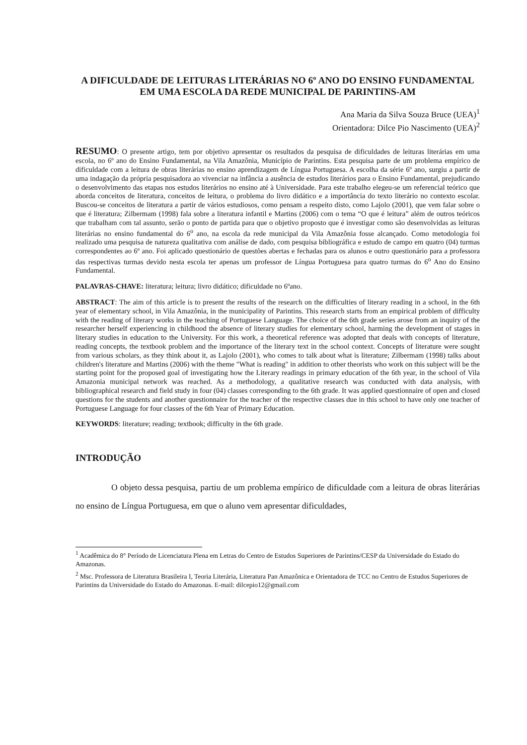A DIFICULDADE DE LEITURAS LITERÁRIAS NO 6º ANO DO ENSINO FUNDAMENTAL EM UMA ESCOLA DA REDE MUNICIPAL DE PARINTINS-AM
Ana Maria da Silva Souza Bruce (UEA)<sup>1</sup>
Orientadora: Dilce Pio Nascimento (UEA)<sup>2</sup>
RESUMO: O presente artigo, tem por objetivo apresentar os resultados da pesquisa de dificuldades de leituras literárias em uma escola, no 6º ano do Ensino Fundamental, na Vila Amazônia, Município de Parintins. Esta pesquisa parte de um problema empírico de dificuldade com a leitura de obras literárias no ensino aprendizagem de Língua Portuguesa. A escolha da série 6º ano, surgiu a partir de uma indagação da própria pesquisadora ao vivenciar na infância a ausência de estudos literários para o Ensino Fundamental, prejudicando o desenvolvimento das etapas nos estudos literários no ensino até à Universidade. Para este trabalho elegeu-se um referencial teórico que aborda conceitos de literatura, conceitos de leitura, o problema do livro didático e a importância do texto literário no contexto escolar. Buscou-se conceitos de literatura a partir de vários estudiosos, como pensam a respeito disto, como Lajolo (2001), que vem falar sobre o que é literatura; Zilbermam (1998) fala sobre a literatura infantil e Martins (2006) com o tema “O que é leitura” além de outros teóricos que trabalham com tal assunto, serão o ponto de partida para que o objetivo proposto que é investigar como são desenvolvidas as leituras literárias no ensino fundamental do 6<sup>o</sup> ano, na escola da rede municipal da Vila Amazônia fosse alcançado. Como metodologia foi realizado uma pesquisa de natureza qualitativa com análise de dado, com pesquisa bibliográfica e estudo de campo em quatro (04) turmas correspondentes ao 6º ano. Foi aplicado questionário de questões abertas e fechadas para os alunos e outro questionário para a professora das respectivas turmas devido nesta escola ter apenas um professor de Língua Portuguesa para quatro turmas do 6<sup>o</sup> Ano do Ensino Fundamental.
PALAVRAS-CHAVE: literatura; leitura; livro didático; dificuldade no 6ºano.
ABSTRACT: The aim of this article is to present the results of the research on the difficulties of literary reading in a school, in the 6th year of elementary school, in Vila Amazônia, in the municipality of Parintins. This research starts from an empirical problem of difficulty with the reading of literary works in the teaching of Portuguese Language. The choice of the 6th grade series arose from an inquiry of the researcher herself experiencing in childhood the absence of literary studies for elementary school, harming the development of stages in literary studies in education to the University. For this work, a theoretical reference was adopted that deals with concepts of literature, reading concepts, the textbook problem and the importance of the literary text in the school context. Concepts of literature were sought from various scholars, as they think about it, as Lajolo (2001), who comes to talk about what is literature; Zilbermam (1998) talks about children's literature and Martins (2006) with the theme "What is reading" in addition to other theorists who work on this subject will be the starting point for the proposed goal of investigating how the Literary readings in primary education of the 6th year, in the school of Vila Amazonia municipal network was reached. As a methodology, a qualitative research was conducted with data analysis, with bibliographical research and field study in four (04) classes corresponding to the 6th grade. It was applied questionnaire of open and closed questions for the students and another questionnaire for the teacher of the respective classes due in this school to have only one teacher of Portuguese Language for four classes of the 6th Year of Primary Education.
KEYWORDS: literature; reading; textbook; difficulty in the 6th grade.
INTRODUÇÃO
O objeto dessa pesquisa, partiu de um problema empírico de dificuldade com a leitura de obras literárias no ensino de Língua Portuguesa, em que o aluno vem apresentar dificuldades,
<sup>1</sup> Acadêmica do 8° Período de Licenciatura Plena em Letras do Centro de Estudos Superiores de Parintins/CESP da Universidade do Estado do Amazonas.
<sup>2</sup> Msc. Professora de Literatura Brasileira I, Teoria Literária, Literatura Pan Amazônica e Orientadora de TCC no Centro de Estudos Superiores de Parintins da Universidade do Estado do Amazonas. E-mail: dilcepio12@gmail.com